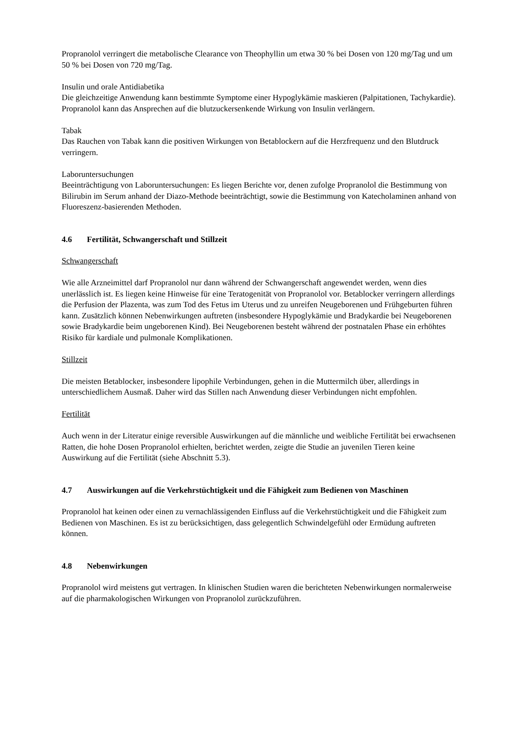Propranolol verringert die metabolische Clearance von Theophyllin um etwa 30 % bei Dosen von 120 mg/Tag und um 50 % bei Dosen von 720 mg/Tag.
Insulin und orale Antidiabetika
Die gleichzeitige Anwendung kann bestimmte Symptome einer Hypoglykämie maskieren (Palpitationen, Tachykardie). Propranolol kann das Ansprechen auf die blutzuckersenkende Wirkung von Insulin verlängern.
Tabak
Das Rauchen von Tabak kann die positiven Wirkungen von Betablockern auf die Herzfrequenz und den Blutdruck verringern.
Laboruntersuchungen
Beeinträchtigung von Laboruntersuchungen: Es liegen Berichte vor, denen zufolge Propranolol die Bestimmung von Bilirubin im Serum anhand der Diazo-Methode beeinträchtigt, sowie die Bestimmung von Katecholaminen anhand von Fluoreszenz-basierenden Methoden.
4.6 Fertilität, Schwangerschaft und Stillzeit
Schwangerschaft
Wie alle Arzneimittel darf Propranolol nur dann während der Schwangerschaft angewendet werden, wenn dies unerlässlich ist. Es liegen keine Hinweise für eine Teratogenität von Propranolol vor. Betablocker verringern allerdings die Perfusion der Plazenta, was zum Tod des Fetus im Uterus und zu unreifen Neugeborenen und Frühgeburten führen kann. Zusätzlich können Nebenwirkungen auftreten (insbesondere Hypoglykämie und Bradykardie bei Neugeborenen sowie Bradykardie beim ungeborenen Kind). Bei Neugeborenen besteht während der postnatalen Phase ein erhöhtes Risiko für kardiale und pulmonale Komplikationen.
Stillzeit
Die meisten Betablocker, insbesondere lipophile Verbindungen, gehen in die Muttermilch über, allerdings in unterschiedlichem Ausmaß. Daher wird das Stillen nach Anwendung dieser Verbindungen nicht empfohlen.
Fertilität
Auch wenn in der Literatur einige reversible Auswirkungen auf die männliche und weibliche Fertilität bei erwachsenen Ratten, die hohe Dosen Propranolol erhielten, berichtet werden, zeigte die Studie an juvenilen Tieren keine Auswirkung auf die Fertilität (siehe Abschnitt 5.3).
4.7 Auswirkungen auf die Verkehrstüchtigkeit und die Fähigkeit zum Bedienen von Maschinen
Propranolol hat keinen oder einen zu vernachlässigenden Einfluss auf die Verkehrstüchtigkeit und die Fähigkeit zum Bedienen von Maschinen. Es ist zu berücksichtigen, dass gelegentlich Schwindelgefühl oder Ermüdung auftreten können.
4.8 Nebenwirkungen
Propranolol wird meistens gut vertragen. In klinischen Studien waren die berichteten Nebenwirkungen normalerweise auf die pharmakologischen Wirkungen von Propranolol zurückzuführen.